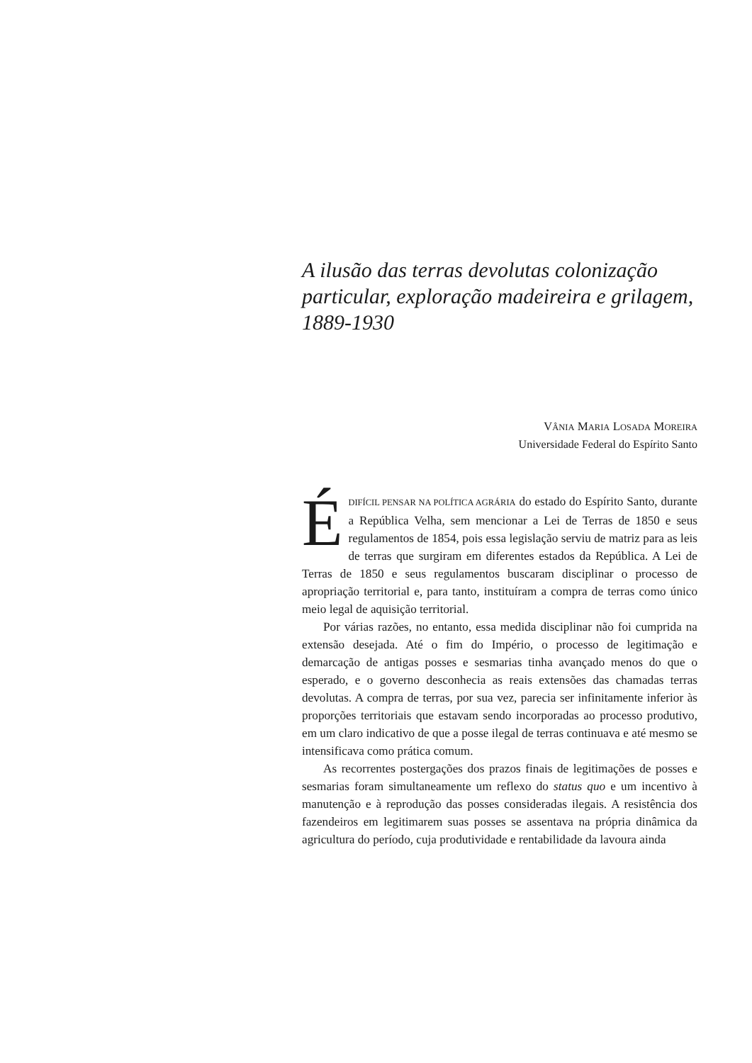A ilusão das terras devolutas colonização particular, exploração madeireira e grilagem, 1889-1930
VÂNIA MARIA LOSADA MOREIRA
Universidade Federal do Espírito Santo
ÉDIFÍCIL PENSAR NA POLÍTICA AGRÁRIA do estado do Espírito Santo, durante a República Velha, sem mencionar a Lei de Terras de 1850 e seus regulamentos de 1854, pois essa legislação serviu de matriz para as leis de terras que surgiram em diferentes estados da República. A Lei de Terras de 1850 e seus regulamentos buscaram disciplinar o processo de apropriação territorial e, para tanto, instituíram a compra de terras como único meio legal de aquisição territorial.
Por várias razões, no entanto, essa medida disciplinar não foi cumprida na extensão desejada. Até o fim do Império, o processo de legitimação e demarcação de antigas posses e sesmarias tinha avançado menos do que o esperado, e o governo desconhecia as reais extensões das chamadas terras devolutas. A compra de terras, por sua vez, parecia ser infinitamente inferior às proporções territoriais que estavam sendo incorporadas ao processo produtivo, em um claro indicativo de que a posse ilegal de terras continuava e até mesmo se intensificava como prática comum.
As recorrentes postergações dos prazos finais de legitimações de posses e sesmarias foram simultaneamente um reflexo do status quo e um incentivo à manutenção e à reprodução das posses consideradas ilegais. A resistência dos fazendeiros em legitimarem suas posses se assentava na própria dinâmica da agricultura do período, cuja produtividade e rentabilidade da lavoura ainda